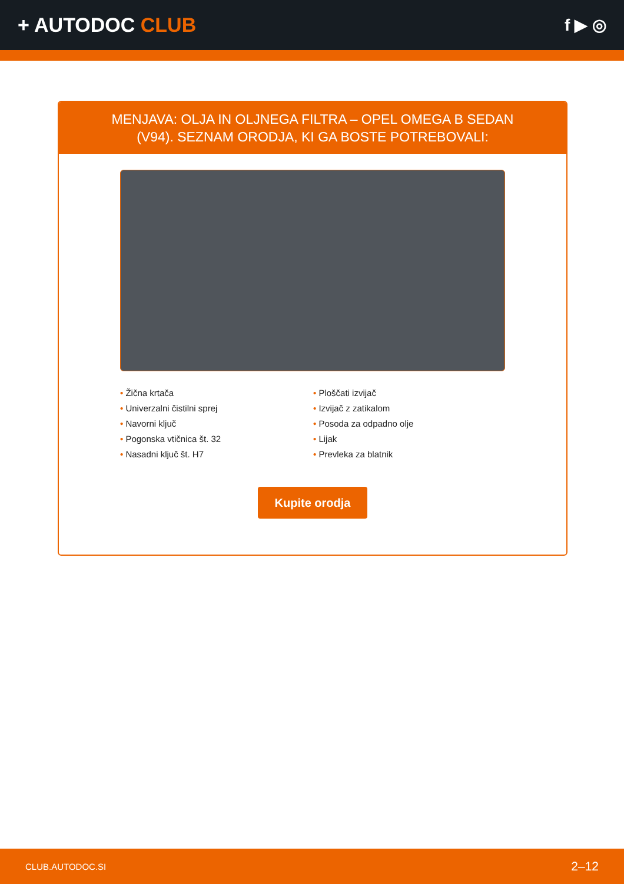+ AUTODOC CLUB
f ▶ ◎
MENJAVA: OLJA IN OLJNEGA FILTRA – OPEL OMEGA B SEDAN (V94). SEZNAM ORODJA, KI GA BOSTE POTREBOVALI:
• Žična krtača
• Univerzalni čistilni sprej
• Navorni ključ
• Pogonska vtičnica št. 32
• Nasadni ključ št. H7
• Ploščati izvijač
• Izvijač z zatikalom
• Posoda za odpadno olje
• Lijak
• Prevleka za blatnik
Kupite orodja
CLUB.AUTODOC.SI 2–12